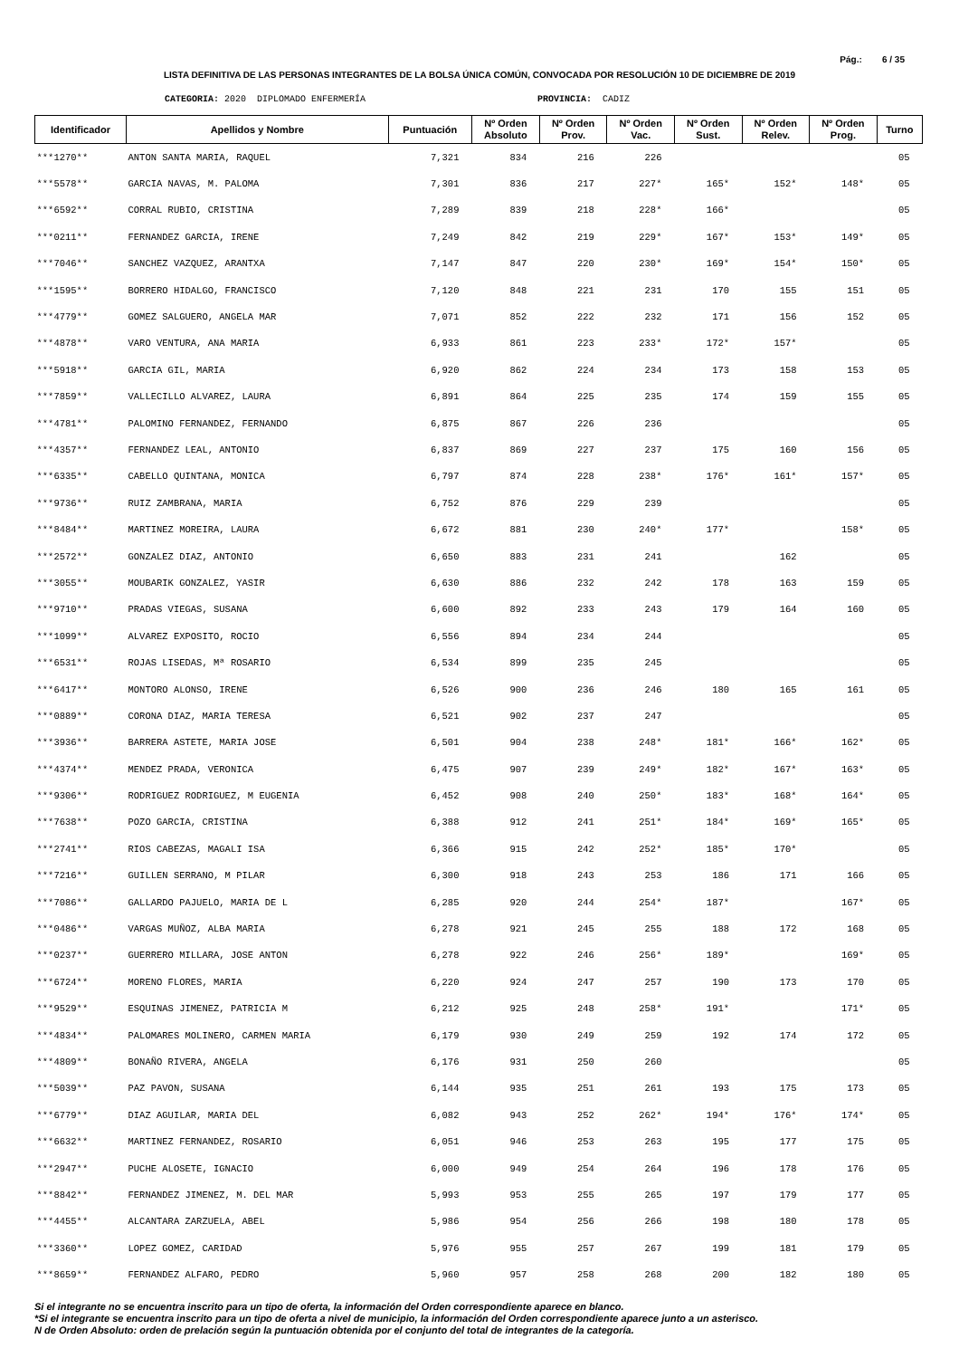Pág.: 6 / 35
LISTA DEFINITIVA DE LAS PERSONAS INTEGRANTES DE LA BOLSA ÚNICA COMÚN, CONVOCADA POR RESOLUCIÓN 10 DE DICIEMBRE DE 2019
CATEGORIA: 2020 DIPLOMADO ENFERMERÍA PROVINCIA: CADIZ
| Identificador | Apellidos y Nombre | Puntuación | Nº Orden Absoluto | Nº Orden Prov. | Nº Orden Vac. | Nº Orden Sust. | Nº Orden Relev. | Nº Orden Prog. | Turno |
| --- | --- | --- | --- | --- | --- | --- | --- | --- | --- |
| ***1270** | ANTON SANTA MARIA, RAQUEL | 7,321 | 834 | 216 | 226 | | | | 05 |
| ***5578** | GARCIA NAVAS, M. PALOMA | 7,301 | 836 | 217 | 227* | 165* | 152* | 148* | 05 |
| ***6592** | CORRAL RUBIO, CRISTINA | 7,289 | 839 | 218 | 228* | 166* | | | 05 |
| ***0211** | FERNANDEZ GARCIA, IRENE | 7,249 | 842 | 219 | 229* | 167* | 153* | 149* | 05 |
| ***7046** | SANCHEZ VAZQUEZ, ARANTXA | 7,147 | 847 | 220 | 230* | 169* | 154* | 150* | 05 |
| ***1595** | BORRERO HIDALGO, FRANCISCO | 7,120 | 848 | 221 | 231 | 170 | 155 | 151 | 05 |
| ***4779** | GOMEZ SALGUERO, ANGELA MAR | 7,071 | 852 | 222 | 232 | 171 | 156 | 152 | 05 |
| ***4878** | VARO VENTURA, ANA MARIA | 6,933 | 861 | 223 | 233* | 172* | 157* | | 05 |
| ***5918** | GARCIA GIL, MARIA | 6,920 | 862 | 224 | 234 | 173 | 158 | 153 | 05 |
| ***7859** | VALLECILLO ALVAREZ, LAURA | 6,891 | 864 | 225 | 235 | 174 | 159 | 155 | 05 |
| ***4781** | PALOMINO FERNANDEZ, FERNANDO | 6,875 | 867 | 226 | 236 | | | | 05 |
| ***4357** | FERNANDEZ LEAL, ANTONIO | 6,837 | 869 | 227 | 237 | 175 | 160 | 156 | 05 |
| ***6335** | CABELLO QUINTANA, MONICA | 6,797 | 874 | 228 | 238* | 176* | 161* | 157* | 05 |
| ***9736** | RUIZ ZAMBRANA, MARIA | 6,752 | 876 | 229 | 239 | | | | 05 |
| ***8484** | MARTINEZ MOREIRA, LAURA | 6,672 | 881 | 230 | 240* | 177* | | 158* | 05 |
| ***2572** | GONZALEZ DIAZ, ANTONIO | 6,650 | 883 | 231 | 241 | | 162 | | 05 |
| ***3055** | MOUBARIK GONZALEZ, YASIR | 6,630 | 886 | 232 | 242 | 178 | 163 | 159 | 05 |
| ***9710** | PRADAS VIEGAS, SUSANA | 6,600 | 892 | 233 | 243 | 179 | 164 | 160 | 05 |
| ***1099** | ALVAREZ EXPOSITO, ROCIO | 6,556 | 894 | 234 | 244 | | | | 05 |
| ***6531** | ROJAS LISEDAS, Mª ROSARIO | 6,534 | 899 | 235 | 245 | | | | 05 |
| ***6417** | MONTORO ALONSO, IRENE | 6,526 | 900 | 236 | 246 | 180 | 165 | 161 | 05 |
| ***0889** | CORONA DIAZ, MARIA TERESA | 6,521 | 902 | 237 | 247 | | | | 05 |
| ***3936** | BARRERA ASTETE, MARIA JOSE | 6,501 | 904 | 238 | 248* | 181* | 166* | 162* | 05 |
| ***4374** | MENDEZ PRADA, VERONICA | 6,475 | 907 | 239 | 249* | 182* | 167* | 163* | 05 |
| ***9306** | RODRIGUEZ RODRIGUEZ, M EUGENIA | 6,452 | 908 | 240 | 250* | 183* | 168* | 164* | 05 |
| ***7638** | POZO GARCIA, CRISTINA | 6,388 | 912 | 241 | 251* | 184* | 169* | 165* | 05 |
| ***2741** | RIOS CABEZAS, MAGALI ISA | 6,366 | 915 | 242 | 252* | 185* | 170* | | 05 |
| ***7216** | GUILLEN SERRANO, M PILAR | 6,300 | 918 | 243 | 253 | 186 | 171 | 166 | 05 |
| ***7086** | GALLARDO PAJUELO, MARIA DE L | 6,285 | 920 | 244 | 254* | 187* | | 167* | 05 |
| ***0486** | VARGAS MUÑOZ, ALBA MARIA | 6,278 | 921 | 245 | 255 | 188 | 172 | 168 | 05 |
| ***0237** | GUERRERO MILLARA, JOSE ANTON | 6,278 | 922 | 246 | 256* | 189* | | 169* | 05 |
| ***6724** | MORENO FLORES, MARIA | 6,220 | 924 | 247 | 257 | 190 | 173 | 170 | 05 |
| ***9529** | ESQUINAS JIMENEZ, PATRICIA M | 6,212 | 925 | 248 | 258* | 191* | | 171* | 05 |
| ***4834** | PALOMARES MOLINERO, CARMEN MARIA | 6,179 | 930 | 249 | 259 | 192 | 174 | 172 | 05 |
| ***4809** | BONAÑO RIVERA, ANGELA | 6,176 | 931 | 250 | 260 | | | | 05 |
| ***5039** | PAZ PAVON, SUSANA | 6,144 | 935 | 251 | 261 | 193 | 175 | 173 | 05 |
| ***6779** | DIAZ AGUILAR, MARIA DEL | 6,082 | 943 | 252 | 262* | 194* | 176* | 174* | 05 |
| ***6632** | MARTINEZ FERNANDEZ, ROSARIO | 6,051 | 946 | 253 | 263 | 195 | 177 | 175 | 05 |
| ***2947** | PUCHE ALOSETE, IGNACIO | 6,000 | 949 | 254 | 264 | 196 | 178 | 176 | 05 |
| ***8842** | FERNANDEZ JIMENEZ, M. DEL MAR | 5,993 | 953 | 255 | 265 | 197 | 179 | 177 | 05 |
| ***4455** | ALCANTARA ZARZUELA, ABEL | 5,986 | 954 | 256 | 266 | 198 | 180 | 178 | 05 |
| ***3360** | LOPEZ GOMEZ, CARIDAD | 5,976 | 955 | 257 | 267 | 199 | 181 | 179 | 05 |
| ***8659** | FERNANDEZ ALFARO, PEDRO | 5,960 | 957 | 258 | 268 | 200 | 182 | 180 | 05 |
Si el integrante no se encuentra inscrito para un tipo de oferta, la información del Orden correspondiente aparece en blanco.
*Si el integrante se encuentra inscrito para un tipo de oferta a nivel de municipio, la información del Orden correspondiente aparece junto a un asterisco.
N de Orden Absoluto: orden de prelación según la puntuación obtenida por el conjunto del total de integrantes de la categoría.